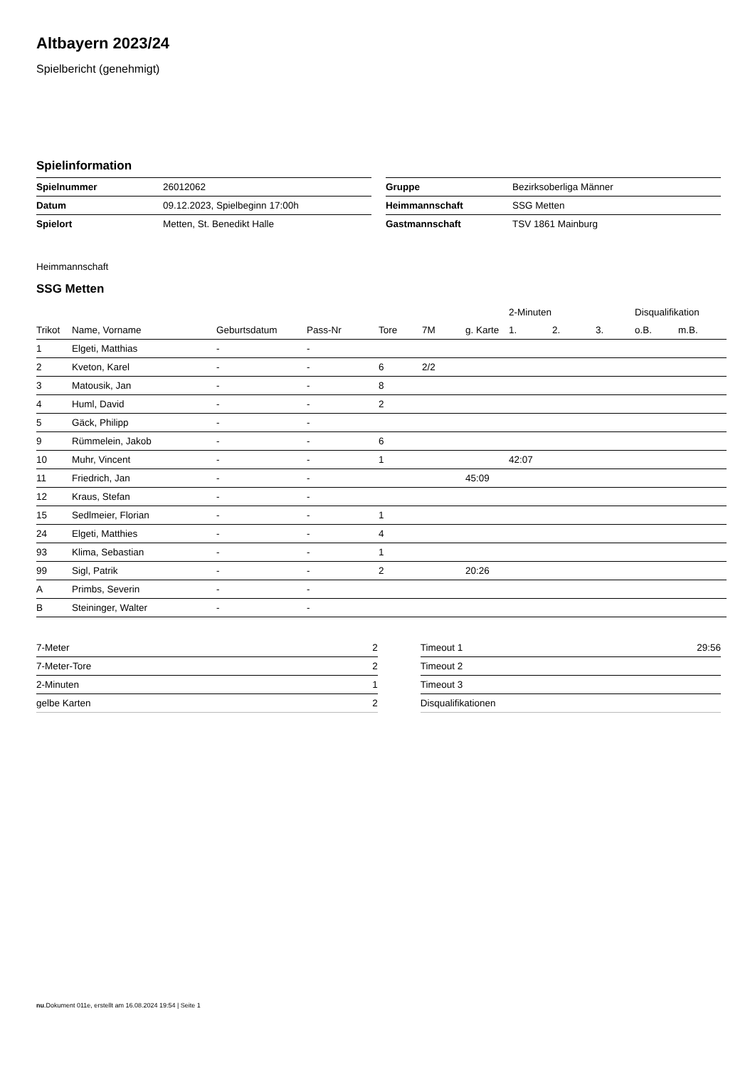Altbayern 2023/24
Spielbericht (genehmigt)
Spielinformation
| Spielnummer | 26012062 |
| Datum | 09.12.2023, Spielbeginn 17:00h |
| Spielort | Metten, St. Benedikt Halle |
| Gruppe | Bezirksoberliga Männer |
| Heimmannschaft | SSG Metten |
| Gastmannschaft | TSV 1861 Mainburg |
Heimmannschaft
SSG Metten
| | | | | | | | 2-Minuten | | | Disqualifikation | |
| --- | --- | --- | --- | --- | --- | --- | --- | --- | --- | --- | --- |
| Trikot | Name, Vorname | Geburtsdatum | Pass-Nr | Tore | 7M | g. Karte | 1. | 2. | 3. | o.B. | m.B. |
| 1 | Elgeti, Matthias | - | - | | | | | | | | |
| 2 | Kveton, Karel | - | - | 6 | 2/2 | | | | | | |
| 3 | Matousik, Jan | - | - | 8 | | | | | | | |
| 4 | Huml, David | - | - | 2 | | | | | | | |
| 5 | Gäck, Philipp | - | - | | | | | | | | |
| 9 | Rümmelein, Jakob | - | - | 6 | | | | | | | |
| 10 | Muhr, Vincent | - | - | 1 | | | 42:07 | | | | |
| 11 | Friedrich, Jan | - | - | | | 45:09 | | | | | |
| 12 | Kraus, Stefan | - | - | | | | | | | | |
| 15 | Sedlmeier, Florian | - | - | 1 | | | | | | | |
| 24 | Elgeti, Matthies | - | - | 4 | | | | | | | |
| 93 | Klima, Sebastian | - | - | 1 | | | | | | | |
| 99 | Sigl, Patrik | - | - | 2 | | 20:26 | | | | | |
| A | Primbs, Severin | - | - | | | | | | | | |
| B | Steininger, Walter | - | - | | | | | | | | |
| 7-Meter | 2 |
| 7-Meter-Tore | 2 |
| 2-Minuten | 1 |
| gelbe Karten | 2 |
| Timeout 1 | 29:56 |
| Timeout 2 | |
| Timeout 3 | |
| Disqualifikationen | |
nu.Dokument 011e, erstellt am 16.08.2024 19:54 | Seite 1